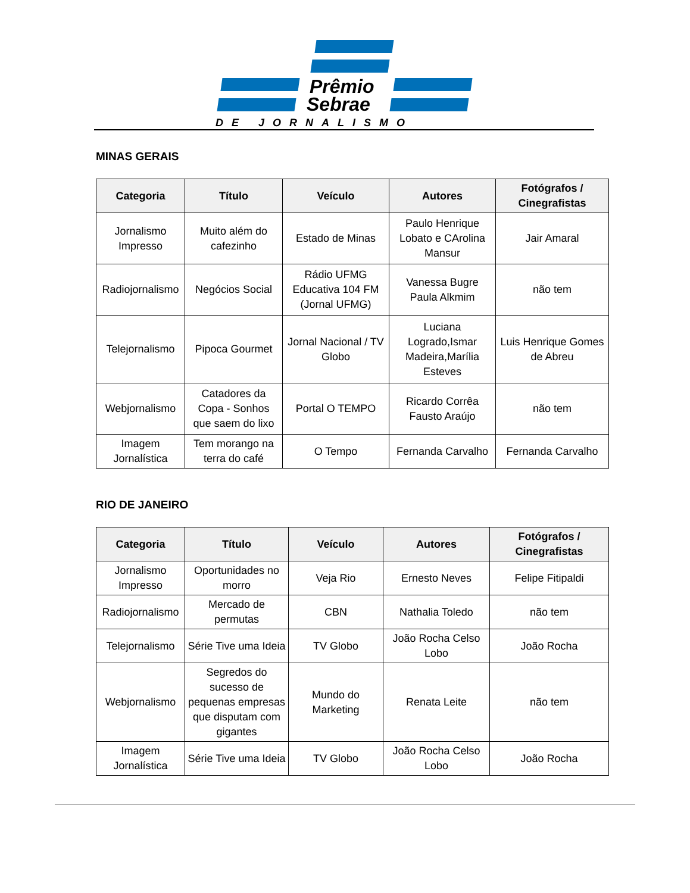Prêmio
Sebrae
DE JORNALISMO
MINAS GERAIS
| Categoria | Título | Veículo | Autores | Fotógrafos / Cinegrafistas |
| --- | --- | --- | --- | --- |
| Jornalismo Impresso | Muito além do cafezinho | Estado de Minas | Paulo Henrique Lobato e CArolina Mansur | Jair Amaral |
| Radiojornalismo | Negócios Social | Rádio UFMG Educativa 104 FM (Jornal UFMG) | Vanessa Bugre Paula Alkmim | não tem |
| Telejornalismo | Pipoca Gourmet | Jornal Nacional / TV Globo | Luciana Logrado,Ismar Madeira,Marília Esteves | Luis Henrique Gomes de Abreu |
| Webjornalismo | Catadores da Copa - Sonhos que saem do lixo | Portal O TEMPO | Ricardo Corrêa Fausto Araújo | não tem |
| Imagem Jornalística | Tem morango na terra do café | O Tempo | Fernanda Carvalho | Fernanda Carvalho |
RIO DE JANEIRO
| Categoria | Título | Veículo | Autores | Fotógrafos / Cinegrafistas |
| --- | --- | --- | --- | --- |
| Jornalismo Impresso | Oportunidades no morro | Veja Rio | Ernesto Neves | Felipe Fitipaldi |
| Radiojornalismo | Mercado de permutas | CBN | Nathalia Toledo | não tem |
| Telejornalismo | Série Tive uma Ideia | TV Globo | João Rocha Celso Lobo | João Rocha |
| Webjornalismo | Segredos do sucesso de pequenas empresas que disputam com gigantes | Mundo do Marketing | Renata Leite | não tem |
| Imagem Jornalística | Série Tive uma Ideia | TV Globo | João Rocha Celso Lobo | João Rocha |